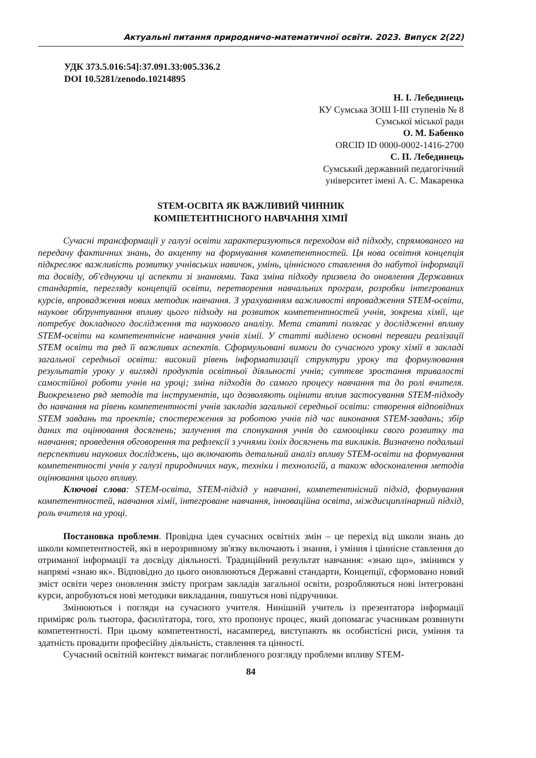Актуальні питання природничо-математичної освіти. 2023. Випуск 2(22)
УДК 373.5.016:54]:37.091.33:005.336.2
DOI 10.5281/zenodo.10214895
Н. І. Лебединець
КУ Сумська ЗОШ І-ІІІ ступенів № 8
Сумської міської ради
О. М. Бабенко
ORCID ID 0000-0002-1416-2700
С. П. Лебединець
Сумський державний педагогічний
університет імені А. С. Макаренка
STEM-ОСВІТА ЯК ВАЖЛИВИЙ ЧИННИК
КОМПЕТЕНТНІСНОГО НАВЧАННЯ ХІМІЇ
Сучасні трансформації у галузі освіти характеризуються переходом від підходу, спрямованого на передачу фактичних знань, до акценту на формування компетентностей. Ця нова освітня концепція підкреслює важливість розвитку учнівських навичок, умінь, ціннісного ставлення до набутої інформації та досвіду, об'єднуючи ці аспекти зі знаннями. Така зміна підходу призвела до оновлення Державних стандартів, перегляду концепцій освіти, перетворення навчальних програм, розробки інтегрованих курсів, впровадження нових методик навчання. З урахуванням важливості впровадження STEM-освіти, наукове обґрунтування впливу цього підходу на розвиток компетентностей учнів, зокрема хімії, ще потребує докладного дослідження та наукового аналізу. Мета статті полягає у дослідженні впливу STEM-освіти на компетентнісне навчання учнів хімії. У статті виділено основні переваги реалізації STEM освіти та ряд її важливих аспектів. Сформульовані вимоги до сучасного уроку хімії в закладі загальної середньої освіти: високий рівень інформатизації структури уроку та формулювання результатів уроку у вигляді продуктів освітньої діяльності учнів; суттєве зростання тривалості самостійної роботи учнів на уроці; зміна підходів до самого процесу навчання та до ролі вчителя. Виокремлено ряд методів та інструментів, що дозволяють оцінити вплив застосування STEM-підходу до навчання на рівень компетентності учнів закладів загальної середньої освіти: створення відповідних STEM завдань та проектів; спостереження за роботою учнів під час виконання STEM-завдань; збір даних та оцінювання досягнень; залучення та спонукання учнів до самооцінки свого розвитку та навчання; проведення обговорення та рефлексії з учнями їхніх досягнень та викликів. Визначено подальші перспективи наукових досліджень, що включають детальний аналіз впливу STEM-освіти на формування компетентності учнів у галузі природничих наук, техніки і технологій, а також вдосконалення методів оцінювання цього впливу.
Ключові слова: STEM-освіта, STEM-підхід у навчанні, компетентнісний підхід, формування компетентностей, навчання хімії, інтегроване навчання, інноваційна освіта, міждисциплінарний підхід, роль вчителя на уроці.
Постановка проблеми. Провідна ідея сучасних освітніх змін – це перехід від школи знань до школи компетентностей, які в нерозривному зв'язку включають і знання, і уміння і ціннісне ставлення до отриманої інформації та досвіду діяльності. Традиційний результат навчання: «знаю що», змінився у напрямі «знаю як». Відповідно до цього оновлюються Державні стандарти, Концепції, сформовано новий зміст освіти через оновлення змісту програм закладів загальної освіти, розробляються нові інтегровані курси, апробуються нові методики викладання, пишуться нові підручники.
Змінюються і погляди на сучасного учителя. Нинішній учитель із презентатора інформації приміряє роль тьютора, фасилітатора, того, хто пропонує процес, який допомагає учасникам розвинути компетентності. При цьому компетентності, насамперед, виступають як особистісні риси, уміння та здатність провадити професійну діяльність, ставлення та цінності.
Сучасний освітній контекст вимагає поглибленого розгляду проблеми впливу STEM-
84